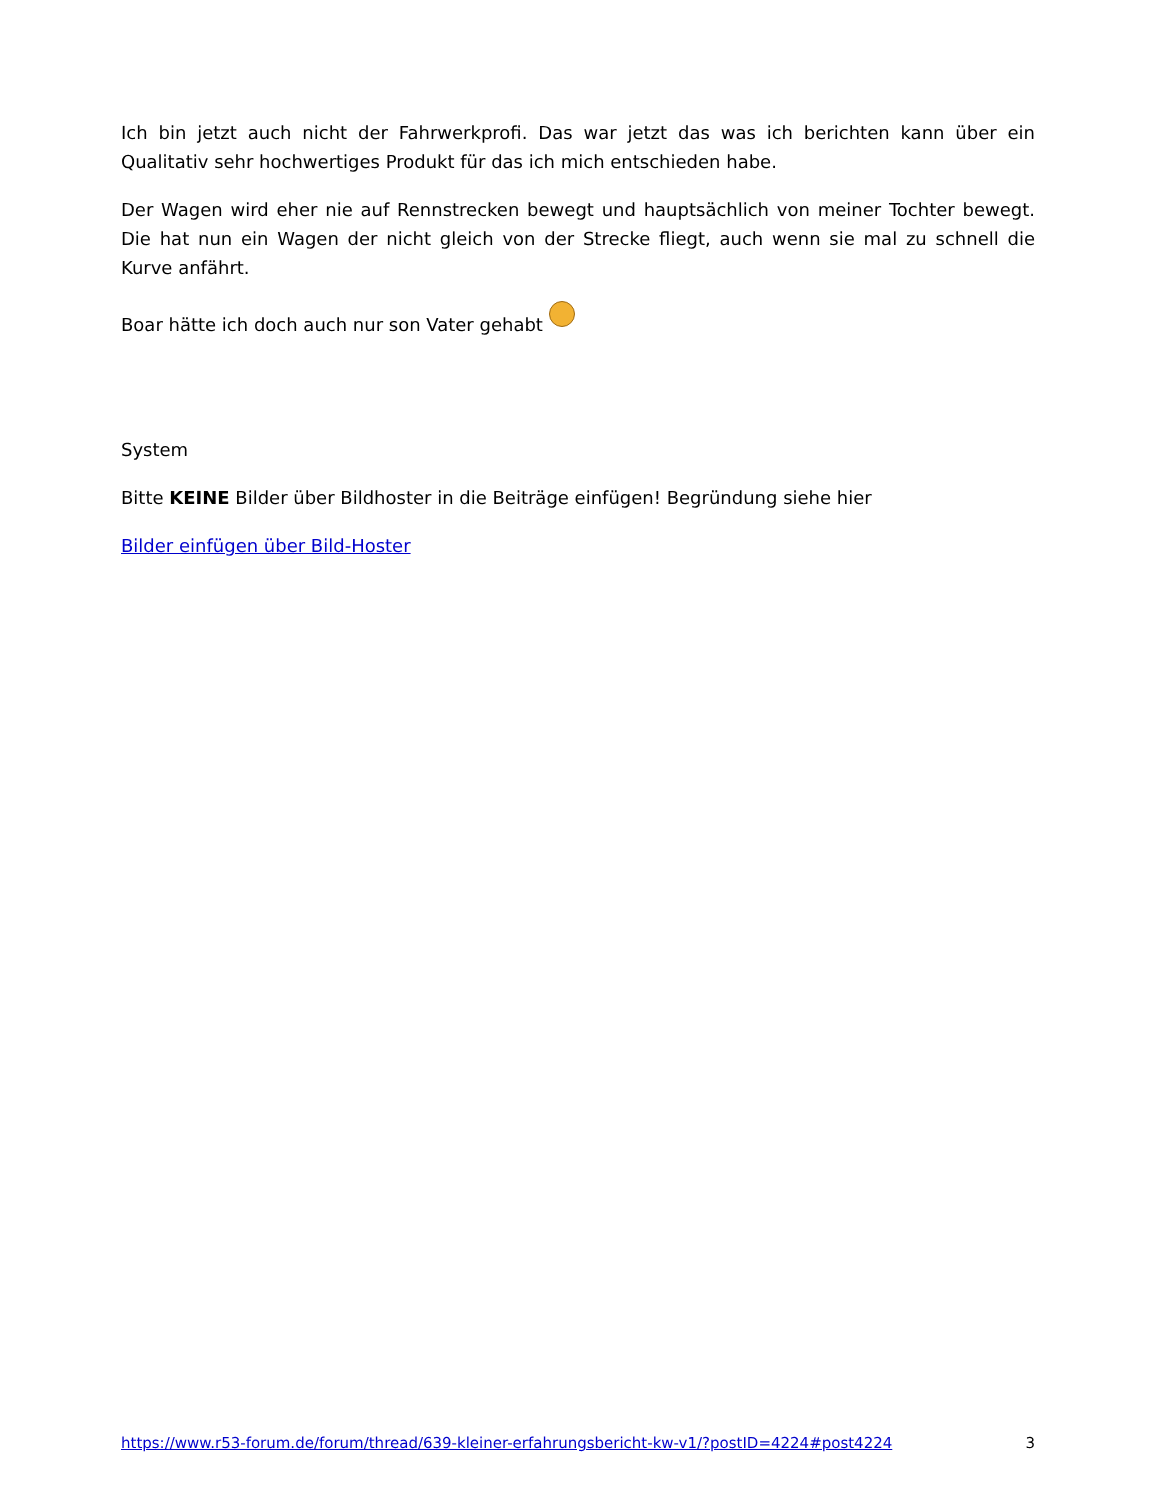Ich bin jetzt auch nicht der Fahrwerkprofi. Das war jetzt das was ich berichten kann über ein Qualitativ sehr hochwertiges Produkt für das ich mich entschieden habe.
Der Wagen wird eher nie auf Rennstrecken bewegt und hauptsächlich von meiner Tochter bewegt. Die hat nun ein Wagen der nicht gleich von der Strecke fliegt, auch wenn sie mal zu schnell die Kurve anfährt.
Boar hätte ich doch auch nur son Vater gehabt
System
Bitte KEINE Bilder über Bildhoster in die Beiträge einfügen! Begründung siehe hier
Bilder einfügen über Bild-Hoster
https://www.r53-forum.de/forum/thread/639-kleiner-erfahrungsbericht-kw-v1/?postID=4224#post4224 3